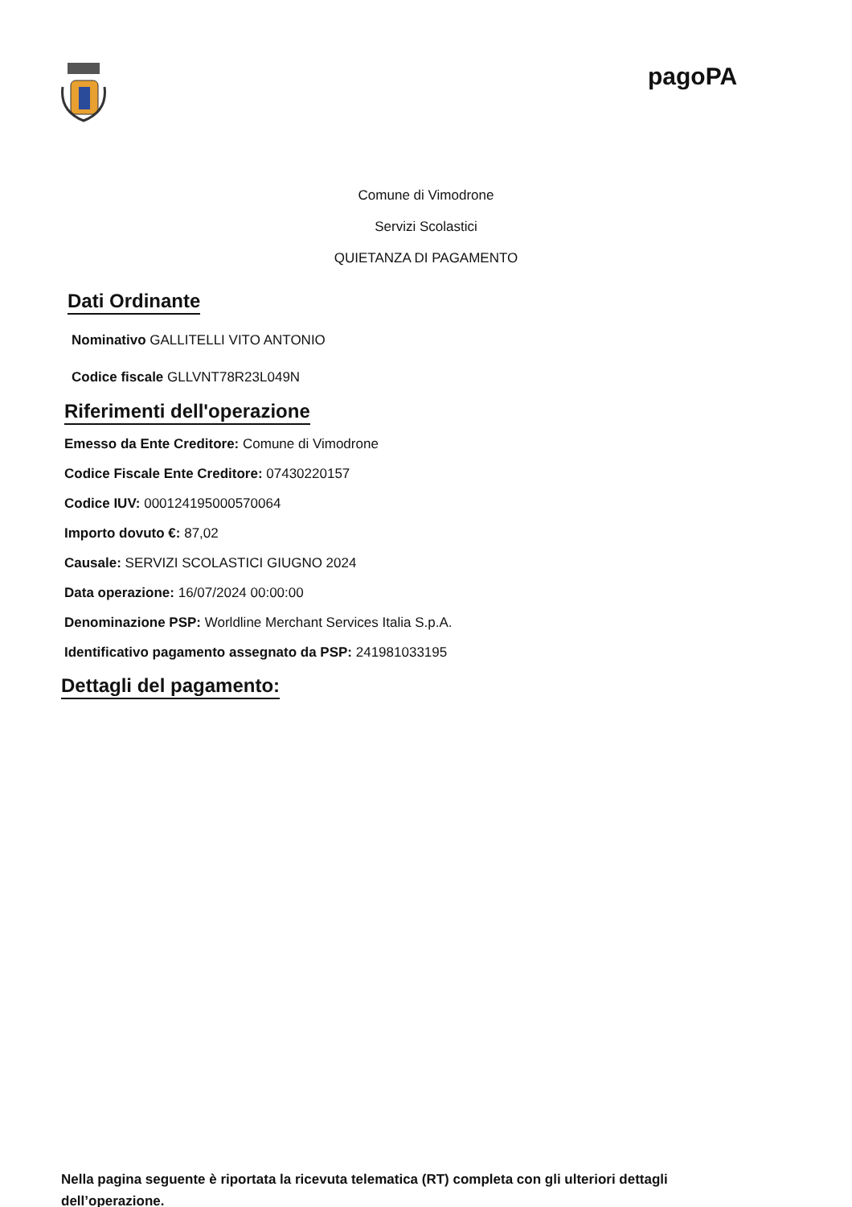pagoPA
Comune di Vimodrone
Servizi Scolastici
QUIETANZA DI PAGAMENTO
Dati Ordinante
Nominativo GALLITELLI VITO ANTONIO
Codice fiscale GLLVNT78R23L049N
Riferimenti dell'operazione
Emesso da Ente Creditore: Comune di Vimodrone
Codice Fiscale Ente Creditore: 07430220157
Codice IUV: 000124195000570064
Importo dovuto €: 87,02
Causale: SERVIZI SCOLASTICI GIUGNO 2024
Data operazione: 16/07/2024 00:00:00
Denominazione PSP: Worldline Merchant Services Italia S.p.A.
Identificativo pagamento assegnato da PSP: 241981033195
Dettagli del pagamento:
Nella pagina seguente è riportata la ricevuta telematica (RT) completa con gli ulteriori dettagli dell’operazione.